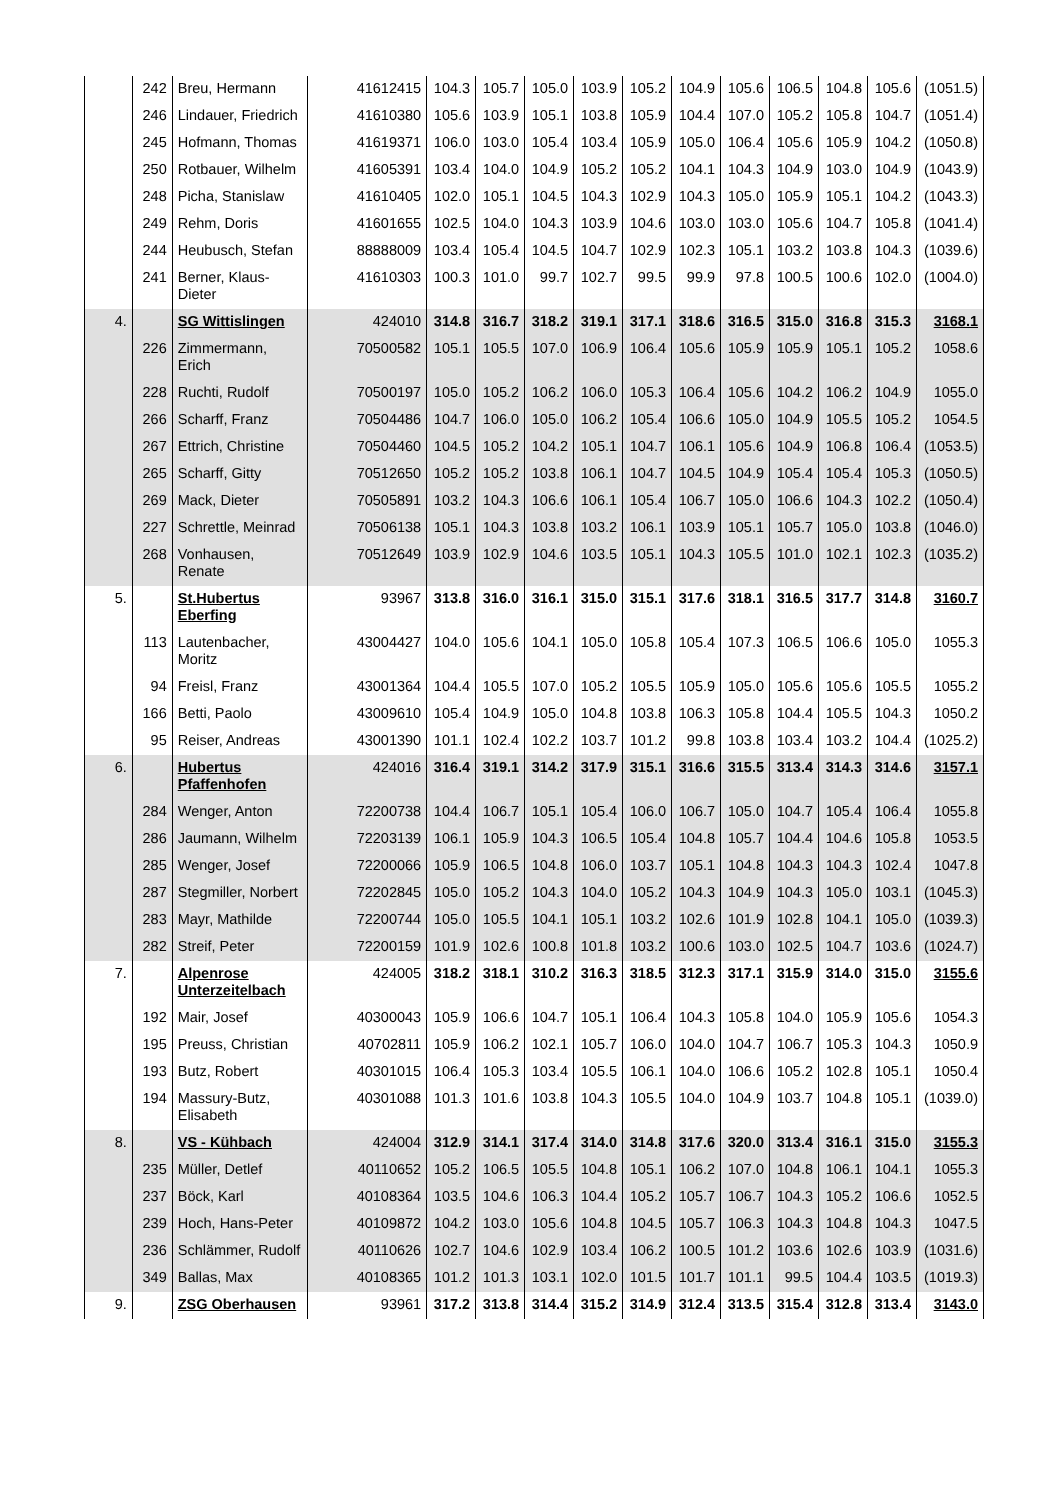| | 242 | Breu, Hermann | 41612415 | 104.3 | 105.7 | 105.0 | 103.9 | 105.2 | 104.9 | 105.6 | 106.5 | 104.8 | 105.6 | (1051.5) |
| | 246 | Lindauer, Friedrich | 41610380 | 105.6 | 103.9 | 105.1 | 103.8 | 105.9 | 104.4 | 107.0 | 105.2 | 105.8 | 104.7 | (1051.4) |
| | 245 | Hofmann, Thomas | 41619371 | 106.0 | 103.0 | 105.4 | 103.4 | 105.9 | 105.0 | 106.4 | 105.6 | 105.9 | 104.2 | (1050.8) |
| | 250 | Rotbauer, Wilhelm | 41605391 | 103.4 | 104.0 | 104.9 | 105.2 | 105.2 | 104.1 | 104.3 | 104.9 | 103.0 | 104.9 | (1043.9) |
| | 248 | Picha, Stanislaw | 41610405 | 102.0 | 105.1 | 104.5 | 104.3 | 102.9 | 104.3 | 105.0 | 105.9 | 105.1 | 104.2 | (1043.3) |
| | 249 | Rehm, Doris | 41601655 | 102.5 | 104.0 | 104.3 | 103.9 | 104.6 | 103.0 | 103.0 | 105.6 | 104.7 | 105.8 | (1041.4) |
| | 244 | Heubusch, Stefan | 88888009 | 103.4 | 105.4 | 104.5 | 104.7 | 102.9 | 102.3 | 105.1 | 103.2 | 103.8 | 104.3 | (1039.6) |
| | 241 | Berner, Klaus-Dieter | 41610303 | 100.3 | 101.0 | 99.7 | 102.7 | 99.5 | 99.9 | 97.8 | 100.5 | 100.6 | 102.0 | (1004.0) |
| 4. | | SG Wittislingen | 424010 | 314.8 | 316.7 | 318.2 | 319.1 | 317.1 | 318.6 | 316.5 | 315.0 | 316.8 | 315.3 | 3168.1 |
| | 226 | Zimmermann, Erich | 70500582 | 105.1 | 105.5 | 107.0 | 106.9 | 106.4 | 105.6 | 105.9 | 105.9 | 105.1 | 105.2 | 1058.6 |
| | 228 | Ruchti, Rudolf | 70500197 | 105.0 | 105.2 | 106.2 | 106.0 | 105.3 | 106.4 | 105.6 | 104.2 | 106.2 | 104.9 | 1055.0 |
| | 266 | Scharff, Franz | 70504486 | 104.7 | 106.0 | 105.0 | 106.2 | 105.4 | 106.6 | 105.0 | 104.9 | 105.5 | 105.2 | 1054.5 |
| | 267 | Ettrich, Christine | 70504460 | 104.5 | 105.2 | 104.2 | 105.1 | 104.7 | 106.1 | 105.6 | 104.9 | 106.8 | 106.4 | (1053.5) |
| | 265 | Scharff, Gitty | 70512650 | 105.2 | 105.2 | 103.8 | 106.1 | 104.7 | 104.5 | 104.9 | 105.4 | 105.4 | 105.3 | (1050.5) |
| | 269 | Mack, Dieter | 70505891 | 103.2 | 104.3 | 106.6 | 106.1 | 105.4 | 106.7 | 105.0 | 106.6 | 104.3 | 102.2 | (1050.4) |
| | 227 | Schrettle, Meinrad | 70506138 | 105.1 | 104.3 | 103.8 | 103.2 | 106.1 | 103.9 | 105.1 | 105.7 | 105.0 | 103.8 | (1046.0) |
| | 268 | Vonhausen, Renate | 70512649 | 103.9 | 102.9 | 104.6 | 103.5 | 105.1 | 104.3 | 105.5 | 101.0 | 102.1 | 102.3 | (1035.2) |
| 5. | | St.Hubertus Eberfing | 93967 | 313.8 | 316.0 | 316.1 | 315.0 | 315.1 | 317.6 | 318.1 | 316.5 | 317.7 | 314.8 | 3160.7 |
| | 113 | Lautenbacher, Moritz | 43004427 | 104.0 | 105.6 | 104.1 | 105.0 | 105.8 | 105.4 | 107.3 | 106.5 | 106.6 | 105.0 | 1055.3 |
| | 94 | Freisl, Franz | 43001364 | 104.4 | 105.5 | 107.0 | 105.2 | 105.5 | 105.9 | 105.0 | 105.6 | 105.6 | 105.5 | 1055.2 |
| | 166 | Betti, Paolo | 43009610 | 105.4 | 104.9 | 105.0 | 104.8 | 103.8 | 106.3 | 105.8 | 104.4 | 105.5 | 104.3 | 1050.2 |
| | 95 | Reiser, Andreas | 43001390 | 101.1 | 102.4 | 102.2 | 103.7 | 101.2 | 99.8 | 103.8 | 103.4 | 103.2 | 104.4 | (1025.2) |
| 6. | | Hubertus Pfaffenhofen | 424016 | 316.4 | 319.1 | 314.2 | 317.9 | 315.1 | 316.6 | 315.5 | 313.4 | 314.3 | 314.6 | 3157.1 |
| | 284 | Wenger, Anton | 72200738 | 104.4 | 106.7 | 105.1 | 105.4 | 106.0 | 106.7 | 105.0 | 104.7 | 105.4 | 106.4 | 1055.8 |
| | 286 | Jaumann, Wilhelm | 72203139 | 106.1 | 105.9 | 104.3 | 106.5 | 105.4 | 104.8 | 105.7 | 104.4 | 104.6 | 105.8 | 1053.5 |
| | 285 | Wenger, Josef | 72200066 | 105.9 | 106.5 | 104.8 | 106.0 | 103.7 | 105.1 | 104.8 | 104.3 | 104.3 | 102.4 | 1047.8 |
| | 287 | Stegmiller, Norbert | 72202845 | 105.0 | 105.2 | 104.3 | 104.0 | 105.2 | 104.3 | 104.9 | 104.3 | 105.0 | 103.1 | (1045.3) |
| | 283 | Mayr, Mathilde | 72200744 | 105.0 | 105.5 | 104.1 | 105.1 | 103.2 | 102.6 | 101.9 | 102.8 | 104.1 | 105.0 | (1039.3) |
| | 282 | Streif, Peter | 72200159 | 101.9 | 102.6 | 100.8 | 101.8 | 103.2 | 100.6 | 103.0 | 102.5 | 104.7 | 103.6 | (1024.7) |
| 7. | | Alpenrose Unterzeitelbach | 424005 | 318.2 | 318.1 | 310.2 | 316.3 | 318.5 | 312.3 | 317.1 | 315.9 | 314.0 | 315.0 | 3155.6 |
| | 192 | Mair, Josef | 40300043 | 105.9 | 106.6 | 104.7 | 105.1 | 106.4 | 104.3 | 105.8 | 104.0 | 105.9 | 105.6 | 1054.3 |
| | 195 | Preuss, Christian | 40702811 | 105.9 | 106.2 | 102.1 | 105.7 | 106.0 | 104.0 | 104.7 | 106.7 | 105.3 | 104.3 | 1050.9 |
| | 193 | Butz, Robert | 40301015 | 106.4 | 105.3 | 103.4 | 105.5 | 106.1 | 104.0 | 106.6 | 105.2 | 102.8 | 105.1 | 1050.4 |
| | 194 | Massury-Butz, Elisabeth | 40301088 | 101.3 | 101.6 | 103.8 | 104.3 | 105.5 | 104.0 | 104.9 | 103.7 | 104.8 | 105.1 | (1039.0) |
| 8. | | VS - Kühbach | 424004 | 312.9 | 314.1 | 317.4 | 314.0 | 314.8 | 317.6 | 320.0 | 313.4 | 316.1 | 315.0 | 3155.3 |
| | 235 | Müller, Detlef | 40110652 | 105.2 | 106.5 | 105.5 | 104.8 | 105.1 | 106.2 | 107.0 | 104.8 | 106.1 | 104.1 | 1055.3 |
| | 237 | Böck, Karl | 40108364 | 103.5 | 104.6 | 106.3 | 104.4 | 105.2 | 105.7 | 106.7 | 104.3 | 105.2 | 106.6 | 1052.5 |
| | 239 | Hoch, Hans-Peter | 40109872 | 104.2 | 103.0 | 105.6 | 104.8 | 104.5 | 105.7 | 106.3 | 104.3 | 104.8 | 104.3 | 1047.5 |
| | 236 | Schlämmer, Rudolf | 40110626 | 102.7 | 104.6 | 102.9 | 103.4 | 106.2 | 100.5 | 101.2 | 103.6 | 102.6 | 103.9 | (1031.6) |
| | 349 | Ballas, Max | 40108365 | 101.2 | 101.3 | 103.1 | 102.0 | 101.5 | 101.7 | 101.1 | 99.5 | 104.4 | 103.5 | (1019.3) |
| 9. | | ZSG Oberhausen | 93961 | 317.2 | 313.8 | 314.4 | 315.2 | 314.9 | 312.4 | 313.5 | 315.4 | 312.8 | 313.4 | 3143.0 |